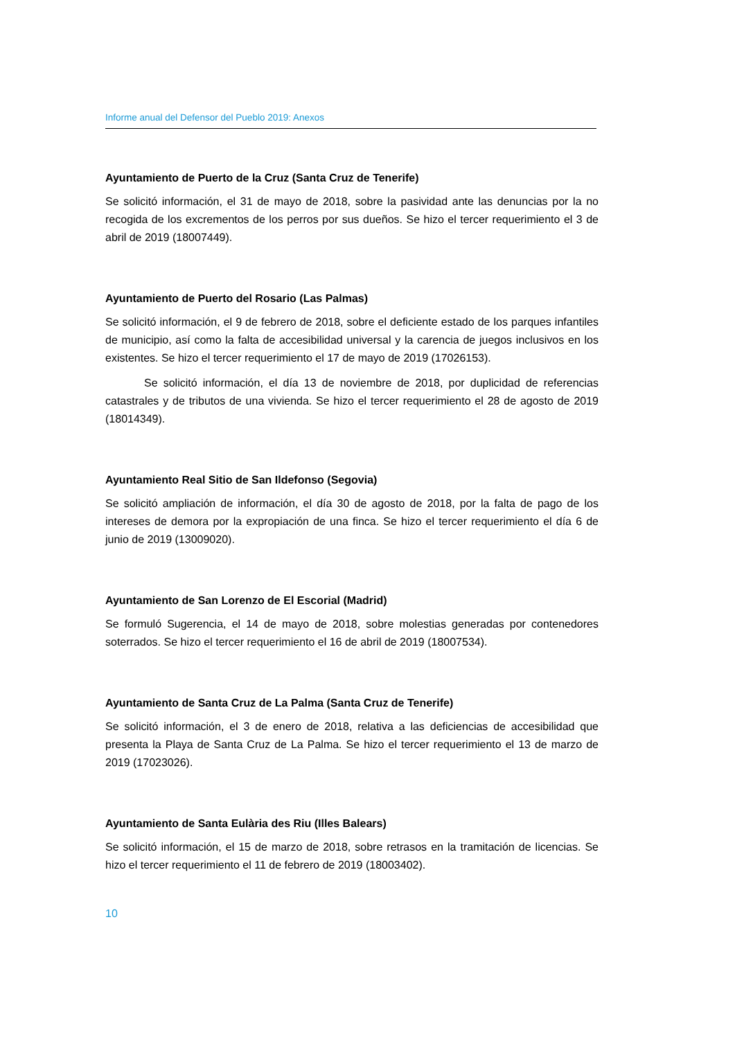Informe anual del Defensor del Pueblo 2019: Anexos
Ayuntamiento de Puerto de la Cruz (Santa Cruz de Tenerife)
Se solicitó información, el 31 de mayo de 2018, sobre la pasividad ante las denuncias por la no recogida de los excrementos de los perros por sus dueños. Se hizo el tercer requerimiento el 3 de abril de 2019 (18007449).
Ayuntamiento de Puerto del Rosario (Las Palmas)
Se solicitó información, el 9 de febrero de 2018, sobre el deficiente estado de los parques infantiles de municipio, así como la falta de accesibilidad universal y la carencia de juegos inclusivos en los existentes. Se hizo el tercer requerimiento el 17 de mayo de 2019 (17026153).
Se solicitó información, el día 13 de noviembre de 2018, por duplicidad de referencias catastrales y de tributos de una vivienda. Se hizo el tercer requerimiento el 28 de agosto de 2019 (18014349).
Ayuntamiento Real Sitio de San Ildefonso (Segovia)
Se solicitó ampliación de información, el día 30 de agosto de 2018, por la falta de pago de los intereses de demora por la expropiación de una finca. Se hizo el tercer requerimiento el día 6 de junio de 2019 (13009020).
Ayuntamiento de San Lorenzo de El Escorial (Madrid)
Se formuló Sugerencia, el 14 de mayo de 2018, sobre molestias generadas por contenedores soterrados. Se hizo el tercer requerimiento el 16 de abril de 2019 (18007534).
Ayuntamiento de Santa Cruz de La Palma (Santa Cruz de Tenerife)
Se solicitó información, el 3 de enero de 2018, relativa a las deficiencias de accesibilidad que presenta la Playa de Santa Cruz de La Palma. Se hizo el tercer requerimiento el 13 de marzo de 2019 (17023026).
Ayuntamiento de Santa Eulària des Riu (Illes Balears)
Se solicitó información, el 15 de marzo de 2018, sobre retrasos en la tramitación de licencias. Se hizo el tercer requerimiento el 11 de febrero de 2019 (18003402).
10